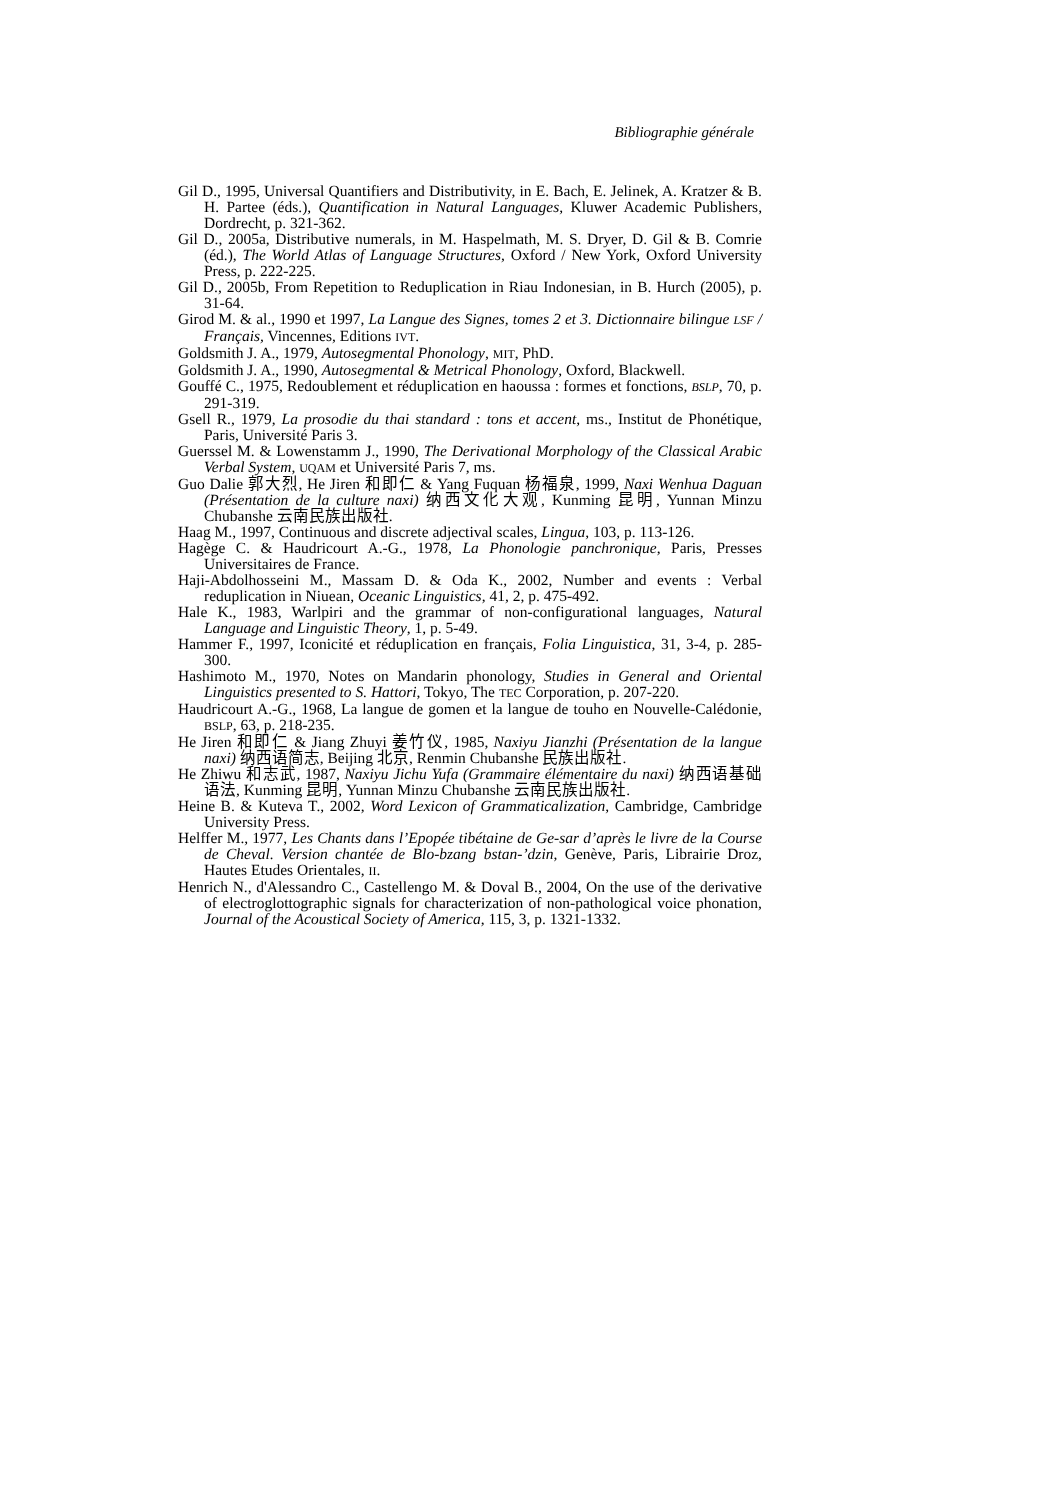Bibliographie générale
Gil D., 1995, Universal Quantifiers and Distributivity, in E. Bach, E. Jelinek, A. Kratzer & B. H. Partee (éds.), Quantification in Natural Languages, Kluwer Academic Publishers, Dordrecht, p. 321-362.
Gil D., 2005a, Distributive numerals, in M. Haspelmath, M. S. Dryer, D. Gil & B. Comrie (éd.), The World Atlas of Language Structures, Oxford / New York, Oxford University Press, p. 222-225.
Gil D., 2005b, From Repetition to Reduplication in Riau Indonesian, in B. Hurch (2005), p. 31-64.
Girod M. & al., 1990 et 1997, La Langue des Signes, tomes 2 et 3. Dictionnaire bilingue LSF / Français, Vincennes, Editions IVT.
Goldsmith J. A., 1979, Autosegmental Phonology, MIT, PhD.
Goldsmith J. A., 1990, Autosegmental & Metrical Phonology, Oxford, Blackwell.
Gouffé C., 1975, Redoublement et réduplication en haoussa : formes et fonctions, BSLP, 70, p. 291-319.
Gsell R., 1979, La prosodie du thai standard : tons et accent, ms., Institut de Phonétique, Paris, Université Paris 3.
Guerssel M. & Lowenstamm J., 1990, The Derivational Morphology of the Classical Arabic Verbal System, UQAM et Université Paris 7, ms.
Guo Dalie 郭大烈, He Jiren 和即仁 & Yang Fuquan 杨福泉, 1999, Naxi Wenhua Daguan (Présentation de la culture naxi) 纳西文化大观, Kunming 昆明, Yunnan Minzu Chubanshe 云南民族出版社.
Haag M., 1997, Continuous and discrete adjectival scales, Lingua, 103, p. 113-126.
Hagège C. & Haudricourt A.-G., 1978, La Phonologie panchronique, Paris, Presses Universitaires de France.
Haji-Abdolhosseini M., Massam D. & Oda K., 2002, Number and events : Verbal reduplication in Niuean, Oceanic Linguistics, 41, 2, p. 475-492.
Hale K., 1983, Warlpiri and the grammar of non-configurational languages, Natural Language and Linguistic Theory, 1, p. 5-49.
Hammer F., 1997, Iconicité et réduplication en français, Folia Linguistica, 31, 3-4, p. 285-300.
Hashimoto M., 1970, Notes on Mandarin phonology, Studies in General and Oriental Linguistics presented to S. Hattori, Tokyo, The TEC Corporation, p. 207-220.
Haudricourt A.-G., 1968, La langue de gomen et la langue de touho en Nouvelle-Calédonie, BSLP, 63, p. 218-235.
He Jiren 和即仁 & Jiang Zhuyi 姜竹仪, 1985, Naxiyu Jianzhi (Présentation de la langue naxi) 纳西语简志, Beijing 北京, Renmin Chubanshe 民族出版社.
He Zhiwu 和志武, 1987, Naxiyu Jichu Yufa (Grammaire élémentaire du naxi) 纳西语基础语法, Kunming 昆明, Yunnan Minzu Chubanshe 云南民族出版社.
Heine B. & Kuteva T., 2002, Word Lexicon of Grammaticalization, Cambridge, Cambridge University Press.
Helffer M., 1977, Les Chants dans l’Epopée tibétaine de Ge-sar d’après le livre de la Course de Cheval. Version chantée de Blo-bzang bstan-’dzin, Genève, Paris, Librairie Droz, Hautes Etudes Orientales, II.
Henrich N., d'Alessandro C., Castellengo M. & Doval B., 2004, On the use of the derivative of electroglottographic signals for characterization of non-pathological voice phonation, Journal of the Acoustical Society of America, 115, 3, p. 1321-1332.